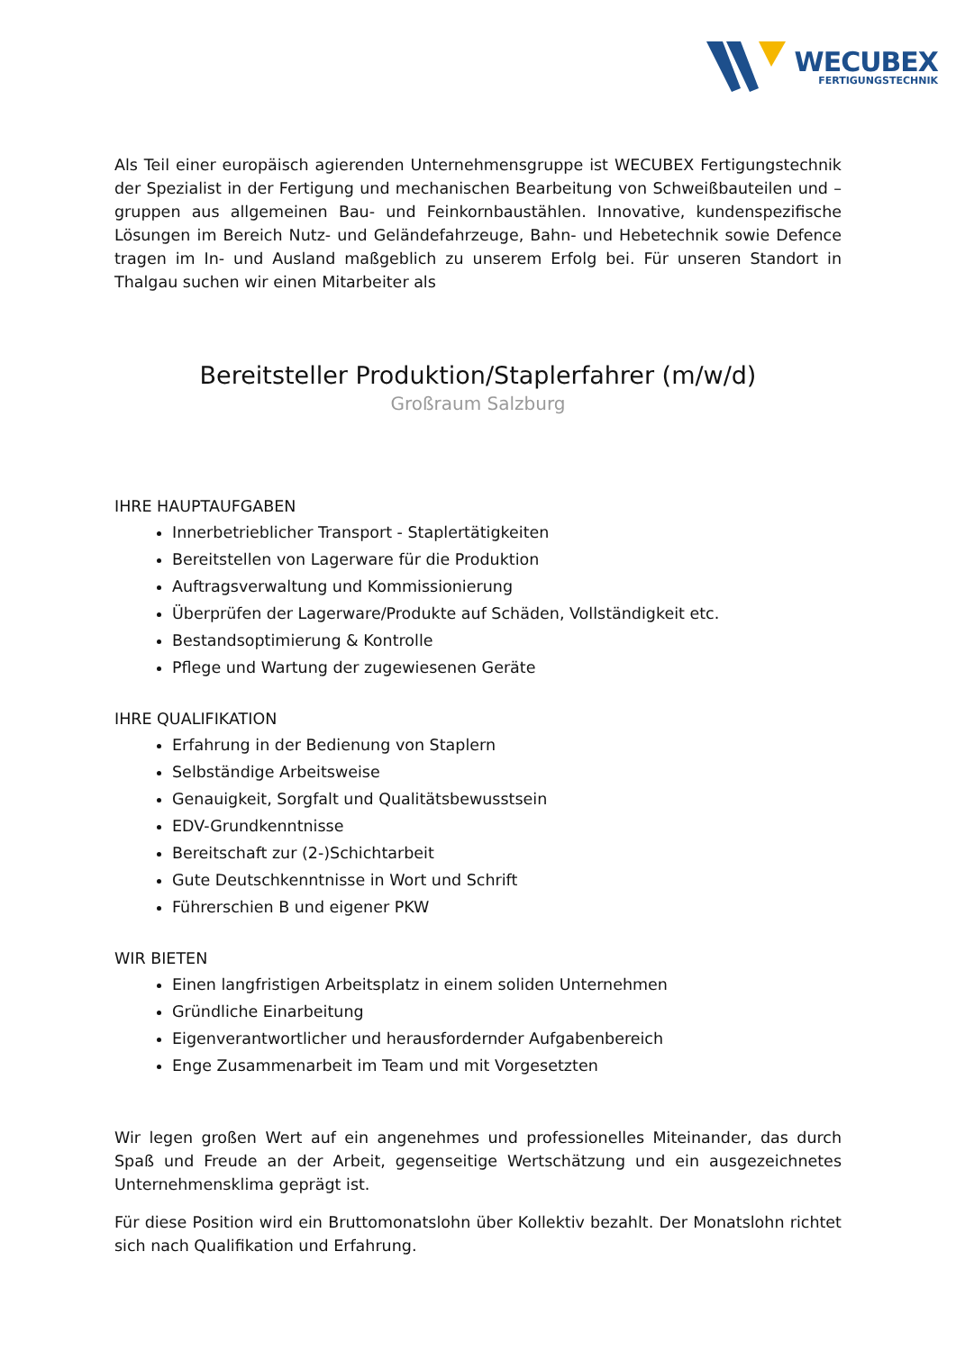WECUBEX
FERTIGUNGSTECHNIK
Als Teil einer europäisch agierenden Unternehmensgruppe ist WECUBEX Fertigungstechnik der Spezialist in der Fertigung und mechanischen Bearbeitung von Schweißbauteilen und –gruppen aus allgemeinen Bau- und Feinkornbaustählen. Innovative, kundenspezifische Lösungen im Bereich Nutz- und Geländefahrzeuge, Bahn- und Hebetechnik sowie Defence tragen im In- und Ausland maßgeblich zu unserem Erfolg bei. Für unseren Standort in Thalgau suchen wir einen Mitarbeiter als
Bereitsteller Produktion/Staplerfahrer (m/w/d)
Großraum Salzburg
IHRE HAUPTAUFGABEN
Innerbetrieblicher Transport - Staplertätigkeiten
Bereitstellen von Lagerware für die Produktion
Auftragsverwaltung und Kommissionierung
Überprüfen der Lagerware/Produkte auf Schäden, Vollständigkeit etc.
Bestandsoptimierung & Kontrolle
Pflege und Wartung der zugewiesenen Geräte
IHRE QUALIFIKATION
Erfahrung in der Bedienung von Staplern
Selbständige Arbeitsweise
Genauigkeit, Sorgfalt und Qualitätsbewusstsein
EDV-Grundkenntnisse
Bereitschaft zur (2-)Schichtarbeit
Gute Deutschkenntnisse in Wort und Schrift
Führerschien B und eigener PKW
WIR BIETEN
Einen langfristigen Arbeitsplatz in einem soliden Unternehmen
Gründliche Einarbeitung
Eigenverantwortlicher und herausfordernder Aufgabenbereich
Enge Zusammenarbeit im Team und mit Vorgesetzten
Wir legen großen Wert auf ein angenehmes und professionelles Miteinander, das durch Spaß und Freude an der Arbeit, gegenseitige Wertschätzung und ein ausgezeichnetes Unternehmensklima geprägt ist.
Für diese Position wird ein Bruttomonatslohn über Kollektiv bezahlt. Der Monatslohn richtet sich nach Qualifikation und Erfahrung.